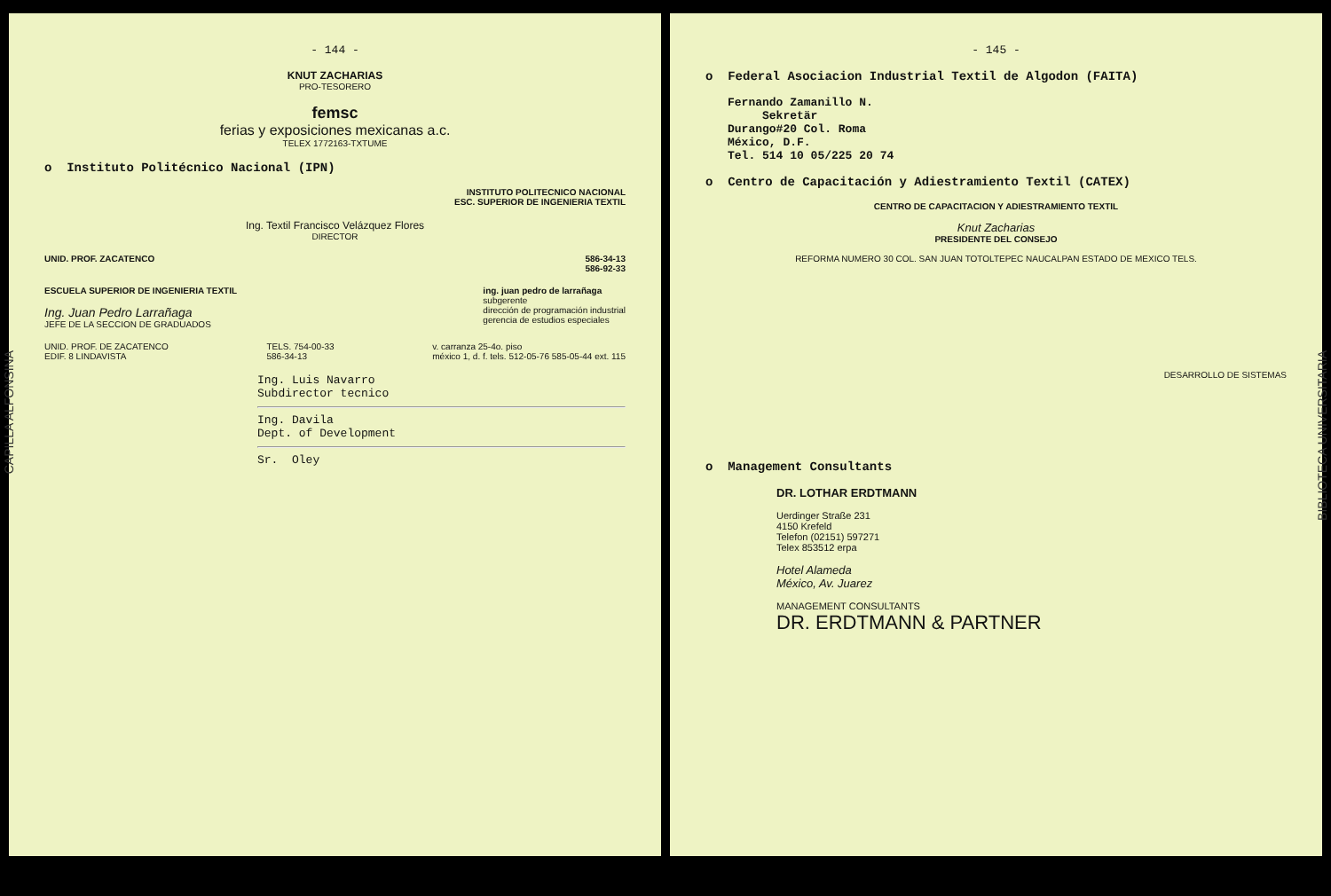CAPILLA ALFONSINA
- 144 -
KNUT ZACHARIAS
PRO-TESORERO
femsc
ferias y exposiciones mexicanas a.c.
TELEX 1772163-TXTUME
o Instituto Politécnico Nacional (IPN)
INSTITUTO POLITECNICO NACIONAL
ESC. SUPERIOR DE INGENIERIA TEXTIL
Ing. Textil Francisco Velázquez Flores
DIRECTOR
UNID. PROF. ZACATENCO 586-34-13
586-92-33
ESCUELA SUPERIOR DE INGENIERIA TEXTIL
Ing. Juan Pedro Larrañaga
JEFE DE LA SECCION DE GRADUADOS
ing. juan pedro de larrañaga
subgerente
dirección de programación industrial
gerencia de estudios especiales
UNID. PROF. DE ZACATENCO
EDIF. 8 LINDAVISTA
TELS. 754-00-33
586-34-13
v. carranza 25-4o. piso
méxico 1, d. f. tels. 512-05-76 585-05-44 ext. 115
Ing. Luis Navarro
Subdirector tecnico
Ing. Davila
Dept. of Development
Sr. Oley
BIBLIOTECA UNIVERSITARIA
- 145 -
o Federal Asociacion Industrial Textil de Algodon (FAITA)
Fernando Zamanillo N.
Sekretär
Durango#20 Col. Roma
México, D.F.
Tel. 514 10 05/225 20 74
o Centro de Capacitación y Adiestramiento Textil (CATEX)
CENTRO DE CAPACITACION Y ADIESTRAMIENTO TEXTIL
Knut Zacharias
PRESIDENTE DEL CONSEJO
REFORMA NUMERO 30 COL. SAN JUAN TOTOLTEPEC NAUCALPAN ESTADO DE MEXICO TELS.
DESARROLLO DE SISTEMAS
o Management Consultants
DR. LOTHAR ERDTMANN
Uerdinger Straße 231
4150 Krefeld
Telefon (02151) 597271
Telex 853512 erpa
Hotel Alameda
México, Av. Juarez
MANAGEMENT CONSULTANTS
DR. ERDTMANN & PARTNER